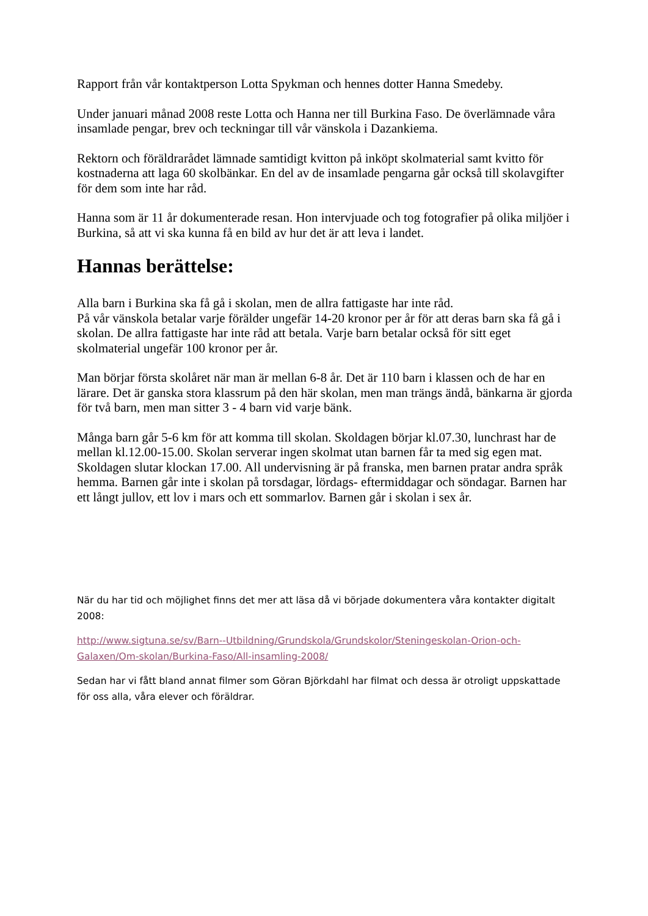Rapport från vår kontaktperson Lotta Spykman och hennes dotter Hanna Smedeby.
Under januari månad 2008 reste Lotta och Hanna ner till Burkina Faso. De överlämnade våra insamlade pengar, brev och teckningar till vår vänskola i Dazankiema.
Rektorn och föräldrarådet lämnade samtidigt kvitton på inköpt skolmaterial samt kvitto för kostnaderna att laga 60 skolbänkar. En del av de insamlade pengarna går också till skolavgifter för dem som inte har råd.
Hanna som är 11 år dokumenterade resan. Hon intervjuade och tog fotografier på olika miljöer i Burkina, så att vi ska kunna få en bild av hur det är att leva i landet.
Hannas berättelse:
Alla barn i Burkina ska få gå i skolan, men de allra fattigaste har inte råd.
På vår vänskola betalar varje förälder ungefär 14-20 kronor per år för att deras barn ska få gå i skolan. De allra fattigaste har inte råd att betala. Varje barn betalar också för sitt eget skolmaterial ungefär 100 kronor per år.
Man börjar första skolåret när man är mellan 6-8 år. Det är 110 barn i klassen och de har en lärare. Det är ganska stora klassrum på den här skolan, men man trängs ändå, bänkarna är gjorda för två barn, men man sitter 3 - 4 barn vid varje bänk.
Många barn går 5-6 km för att komma till skolan. Skoldagen börjar kl.07.30, lunchrast har de mellan kl.12.00-15.00. Skolan serverar ingen skolmat utan barnen får ta med sig egen mat. Skoldagen slutar klockan 17.00. All undervisning är på franska, men barnen pratar andra språk hemma. Barnen går inte i skolan på torsdagar, lördags- eftermiddagar och söndagar. Barnen har ett långt jullov, ett lov i mars och ett sommarlov. Barnen går i skolan i sex år.
När du har tid och möjlighet finns det mer att läsa då vi började dokumentera våra kontakter digitalt 2008:
http://www.sigtuna.se/sv/Barn--Utbildning/Grundskola/Grundskolor/Steningeskolan-Orion-och-Galaxen/Om-skolan/Burkina-Faso/All-insamling-2008/
Sedan har vi fått bland annat filmer som Göran Björkdahl har filmat och dessa är otroligt uppskattade för oss alla, våra elever och föräldrar.